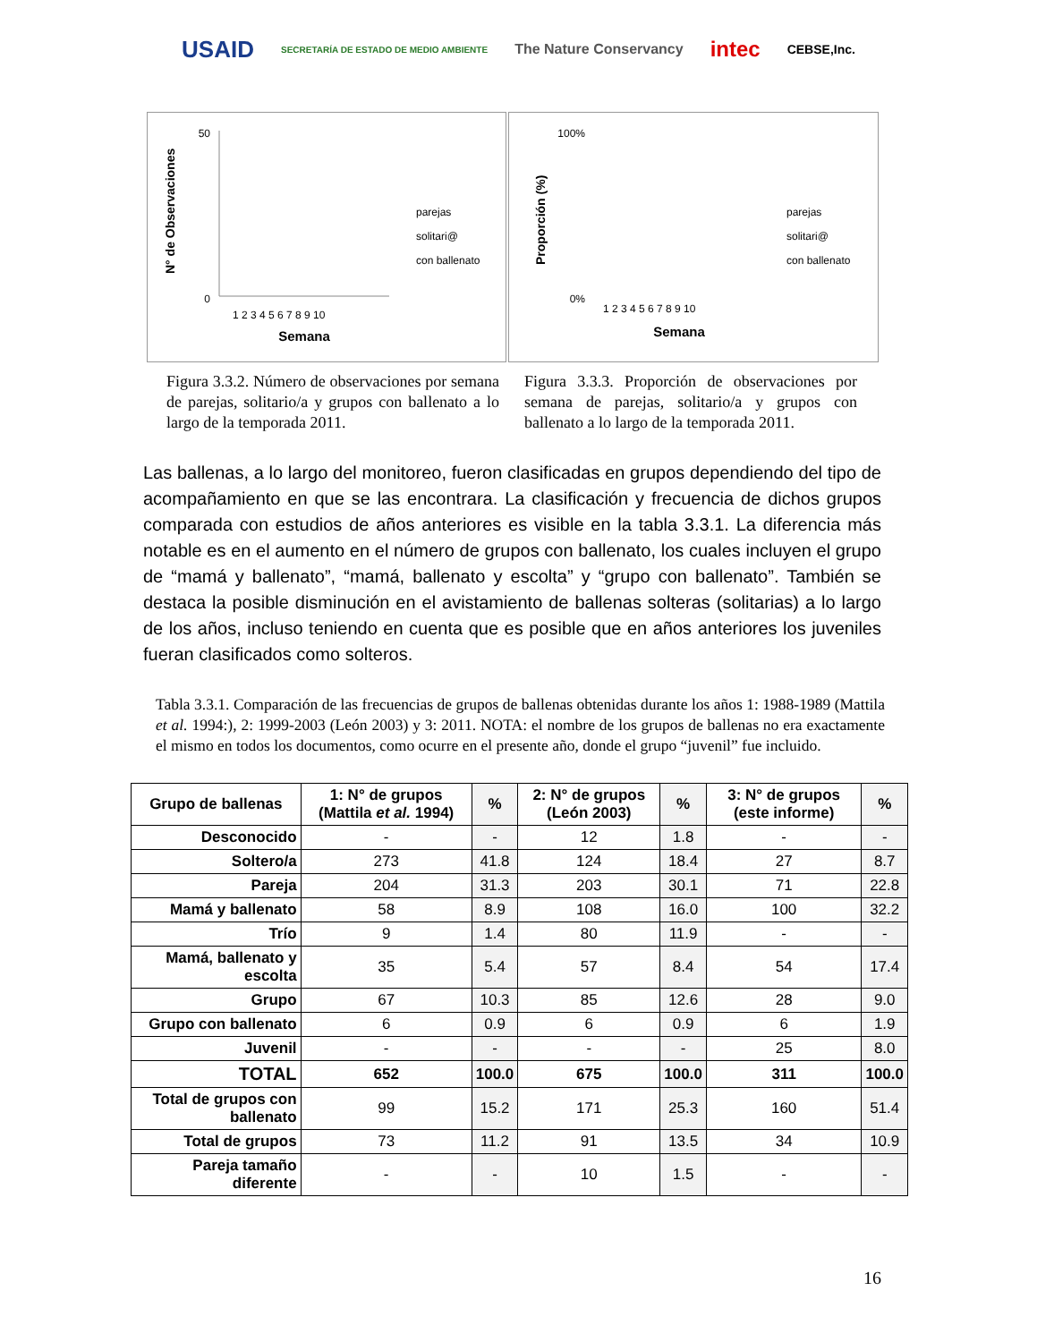USAID SECRETARÍA DE ESTADO DE MEDIO AMBIENTE The Nature Conservancy intec CEBSE,Inc.
N° de Observaciones
0
50
Semana
parejas
solitari@
con ballenato
1 2 3 4 5 6 7 8 9 10
Proporción (%)
100%
0%
Semana
parejas
solitari@
con ballenato
1 2 3 4 5 6 7 8 9 10
Figura 3.3.2. Número de observaciones por semana de parejas, solitario/a y grupos con ballenato a lo largo de la temporada 2011.
Figura 3.3.3. Proporción de observaciones por semana de parejas, solitario/a y grupos con ballenato a lo largo de la temporada 2011.
Las ballenas, a lo largo del monitoreo, fueron clasificadas en grupos dependiendo del tipo de acompañamiento en que se las encontrara. La clasificación y frecuencia de dichos grupos comparada con estudios de años anteriores es visible en la tabla 3.3.1. La diferencia más notable es en el aumento en el número de grupos con ballenato, los cuales incluyen el grupo de “mamá y ballenato”, “mamá, ballenato y escolta” y “grupo con ballenato”. También se destaca la posible disminución en el avistamiento de ballenas solteras (solitarias) a lo largo de los años, incluso teniendo en cuenta que es posible que en años anteriores los juveniles fueran clasificados como solteros.
Tabla 3.3.1. Comparación de las frecuencias de grupos de ballenas obtenidas durante los años 1: 1988-1989 (Mattila et al. 1994:), 2: 1999-2003 (León 2003) y 3: 2011. NOTA: el nombre de los grupos de ballenas no era exactamente el mismo en todos los documentos, como ocurre en el presente año, donde el grupo “juvenil” fue incluido.
| Grupo de ballenas | 1: N° de grupos (Mattila et al. 1994) | % | 2: N° de grupos (León 2003) | % | 3: N° de grupos (este informe) | % |
| --- | --- | --- | --- | --- | --- | --- |
| Desconocido | - | - | 12 | 1.8 | - | - |
| Soltero/a | 273 | 41.8 | 124 | 18.4 | 27 | 8.7 |
| Pareja | 204 | 31.3 | 203 | 30.1 | 71 | 22.8 |
| Mamá y ballenato | 58 | 8.9 | 108 | 16.0 | 100 | 32.2 |
| Trío | 9 | 1.4 | 80 | 11.9 | - | - |
| Mamá, ballenato y escolta | 35 | 5.4 | 57 | 8.4 | 54 | 17.4 |
| Grupo | 67 | 10.3 | 85 | 12.6 | 28 | 9.0 |
| Grupo con ballenato | 6 | 0.9 | 6 | 0.9 | 6 | 1.9 |
| Juvenil | - | - | - | - | 25 | 8.0 |
| TOTAL | 652 | 100.0 | 675 | 100.0 | 311 | 100.0 |
| Total de grupos con ballenato | 99 | 15.2 | 171 | 25.3 | 160 | 51.4 |
| Total de grupos | 73 | 11.2 | 91 | 13.5 | 34 | 10.9 |
| Pareja tamaño diferente | - | - | 10 | 1.5 | - | - |
16